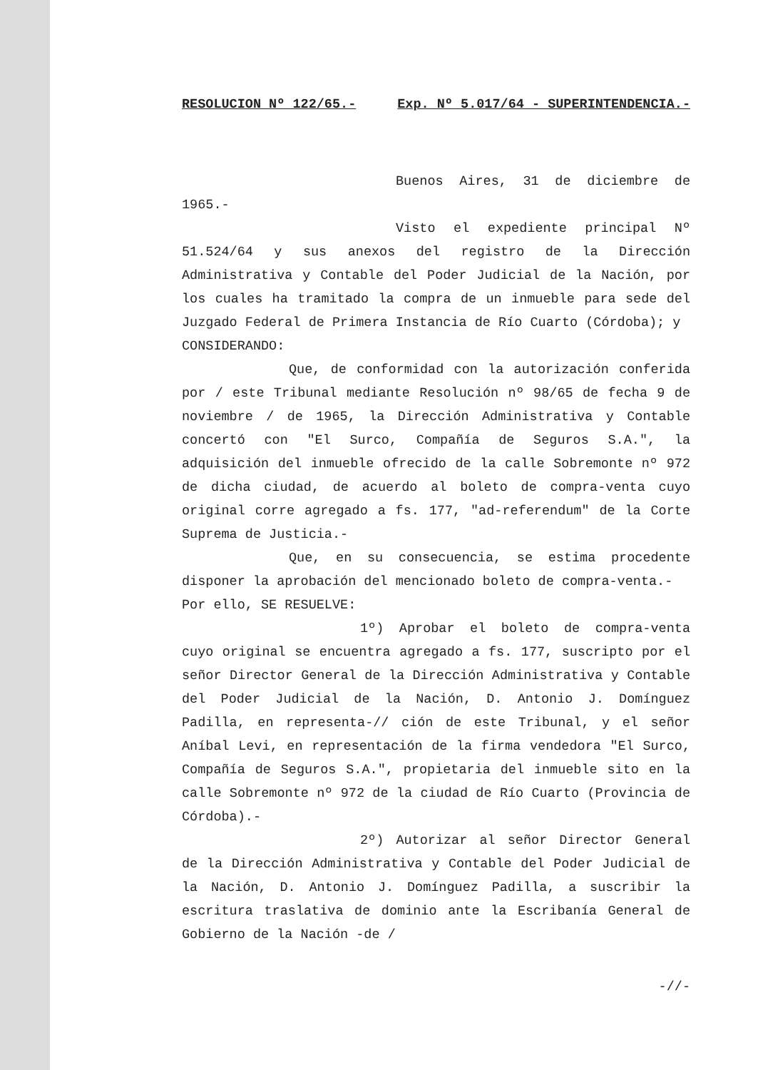RESOLUCION Nº 122/65.- Exp. Nº 5.017/64 - SUPERINTENDENCIA.-
Buenos Aires, 31 de diciembre de 1965.-
Visto el expediente principal Nº 51.524/64 y sus anexos del registro de la Dirección Administrativa y Contable del Poder Judicial de la Nación, por los cuales ha tramitado la compra de un inmueble para sede del Juzgado Federal de Primera Instancia de Río Cuarto (Córdoba); y
CONSIDERANDO:
Que, de conformidad con la autorización conferida por / este Tribunal mediante Resolución nº 98/65 de fecha 9 de noviembre / de 1965, la Dirección Administrativa y Contable concertó con "El Surco, Compañía de Seguros S.A.", la adquisición del inmueble ofrecido de la calle Sobremonte nº 972 de dicha ciudad, de acuerdo al boleto de compra-venta cuyo original corre agregado a fs. 177, "ad-referendum" de la Corte Suprema de Justicia.-
Que, en su consecuencia, se estima procedente disponer la aprobación del mencionado boleto de compra-venta.-
Por ello, SE RESUELVE:
1º) Aprobar el boleto de compra-venta cuyo original se encuentra agregado a fs. 177, suscripto por el señor Director General de la Dirección Administrativa y Contable del Poder Judicial de la Nación, D. Antonio J. Domínguez Padilla, en representa-// ción de este Tribunal, y el señor Aníbal Levi, en representación de la firma vendedora "El Surco, Compañía de Seguros S.A.", propietaria del inmueble sito en la calle Sobremonte nº 972 de la ciudad de Río Cuarto (Provincia de Córdoba).-
2º) Autorizar al señor Director General de la Dirección Administrativa y Contable del Poder Judicial de la Nación, D. Antonio J. Domínguez Padilla, a suscribir la escritura traslativa de dominio ante la Escribanía General de Gobierno de la Nación -de /
-//-